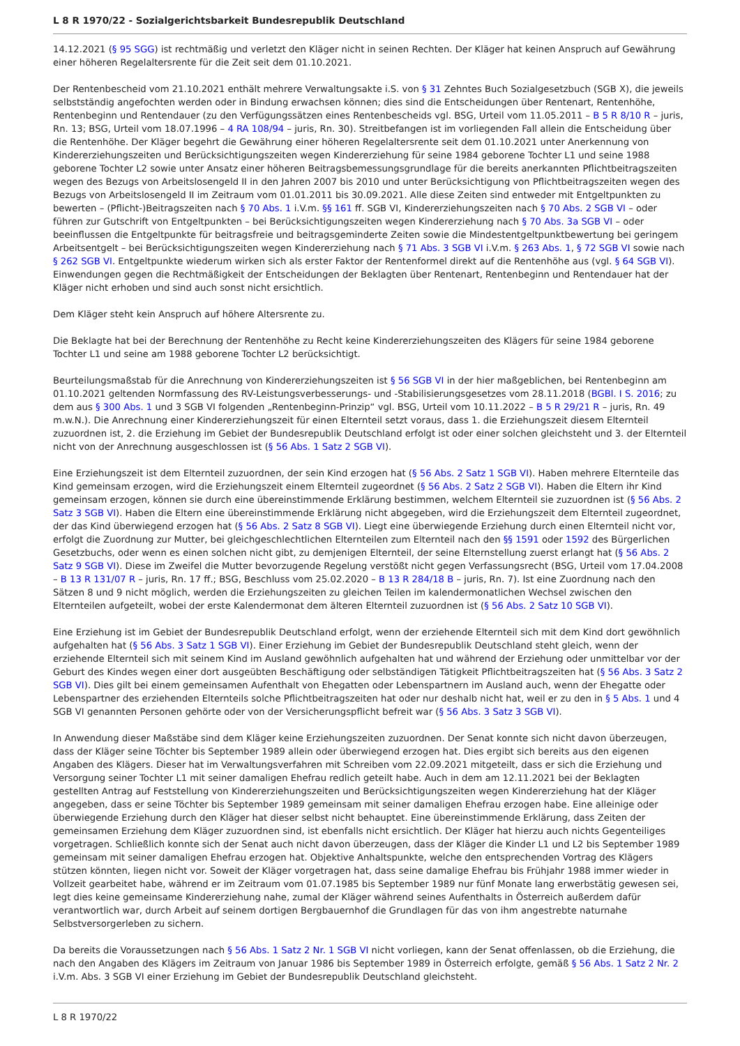L 8 R 1970/22 - Sozialgerichtsbarkeit Bundesrepublik Deutschland
14.12.2021 (§ 95 SGG) ist rechtmäßig und verletzt den Kläger nicht in seinen Rechten. Der Kläger hat keinen Anspruch auf Gewährung einer höheren Regelaltersrente für die Zeit seit dem 01.10.2021.
Der Rentenbescheid vom 21.10.2021 enthält mehrere Verwaltungsakte i.S. von § 31 Zehntes Buch Sozialgesetzbuch (SGB X), die jeweils selbstständig angefochten werden oder in Bindung erwachsen können; dies sind die Entscheidungen über Rentenart, Rentenhöhe, Rentenbeginn und Rentendauer (zu den Verfügungssätzen eines Rentenbescheids vgl. BSG, Urteil vom 11.05.2011 – B 5 R 8/10 R – juris, Rn. 13; BSG, Urteil vom 18.07.1996 – 4 RA 108/94 – juris, Rn. 30). Streitbefangen ist im vorliegenden Fall allein die Entscheidung über die Rentenhöhe. Der Kläger begehrt die Gewährung einer höheren Regelaltersrente seit dem 01.10.2021 unter Anerkennung von Kindererziehungszeiten und Berücksichtigungszeiten wegen Kindererziehung für seine 1984 geborene Tochter L1 und seine 1988 geborene Tochter L2 sowie unter Ansatz einer höheren Beitragsbemessungsgrundlage für die bereits anerkannten Pflichtbeitragszeiten wegen des Bezugs von Arbeitslosengeld II in den Jahren 2007 bis 2010 und unter Berücksichtigung von Pflichtbeitragszeiten wegen des Bezugs von Arbeitslosengeld II im Zeitraum vom 01.01.2011 bis 30.09.2021. Alle diese Zeiten sind entweder mit Entgeltpunkten zu bewerten – (Pflicht-)Beitragszeiten nach § 70 Abs. 1 i.V.m. §§ 161 ff. SGB VI, Kindererziehungszeiten nach § 70 Abs. 2 SGB VI – oder führen zur Gutschrift von Entgeltpunkten – bei Berücksichtigungszeiten wegen Kindererziehung nach § 70 Abs. 3a SGB VI – oder beeinflussen die Entgeltpunkte für beitragsfreie und beitragsgeminderte Zeiten sowie die Mindestentgeltpunktbewertung bei geringem Arbeitsentgelt – bei Berücksichtigungszeiten wegen Kindererziehung nach § 71 Abs. 3 SGB VI i.V.m. § 263 Abs. 1, § 72 SGB VI sowie nach § 262 SGB VI. Entgeltpunkte wiederum wirken sich als erster Faktor der Rentenformel direkt auf die Rentenhöhe aus (vgl. § 64 SGB VI). Einwendungen gegen die Rechtmäßigkeit der Entscheidungen der Beklagten über Rentenart, Rentenbeginn und Rentendauer hat der Kläger nicht erhoben und sind auch sonst nicht ersichtlich.
Dem Kläger steht kein Anspruch auf höhere Altersrente zu.
Die Beklagte hat bei der Berechnung der Rentenhöhe zu Recht keine Kindererziehungszeiten des Klägers für seine 1984 geborene Tochter L1 und seine am 1988 geborene Tochter L2 berücksichtigt.
Beurteilungsmaßstab für die Anrechnung von Kindererziehungszeiten ist § 56 SGB VI in der hier maßgeblichen, bei Rentenbeginn am 01.10.2021 geltenden Normfassung des RV-Leistungsverbesserungs- und -Stabilisierungsgesetzes vom 28.11.2018 (BGBl. I S. 2016; zu dem aus § 300 Abs. 1 und 3 SGB VI folgenden „Rentenbeginn-Prinzip“ vgl. BSG, Urteil vom 10.11.2022 – B 5 R 29/21 R – juris, Rn. 49 m.w.N.). Die Anrechnung einer Kindererziehungszeit für einen Elternteil setzt voraus, dass 1. die Erziehungszeit diesem Elternteil zuzuordnen ist, 2. die Erziehung im Gebiet der Bundesrepublik Deutschland erfolgt ist oder einer solchen gleichsteht und 3. der Elternteil nicht von der Anrechnung ausgeschlossen ist (§ 56 Abs. 1 Satz 2 SGB VI).
Eine Erziehungszeit ist dem Elternteil zuzuordnen, der sein Kind erzogen hat (§ 56 Abs. 2 Satz 1 SGB VI). Haben mehrere Elternteile das Kind gemeinsam erzogen, wird die Erziehungszeit einem Elternteil zugeordnet (§ 56 Abs. 2 Satz 2 SGB VI). Haben die Eltern ihr Kind gemeinsam erzogen, können sie durch eine übereinstimmende Erklärung bestimmen, welchem Elternteil sie zuzuordnen ist (§ 56 Abs. 2 Satz 3 SGB VI). Haben die Eltern eine übereinstimmende Erklärung nicht abgegeben, wird die Erziehungszeit dem Elternteil zugeordnet, der das Kind überwiegend erzogen hat (§ 56 Abs. 2 Satz 8 SGB VI). Liegt eine überwiegende Erziehung durch einen Elternteil nicht vor, erfolgt die Zuordnung zur Mutter, bei gleichgeschlechtlichen Elternteilen zum Elternteil nach den §§ 1591 oder 1592 des Bürgerlichen Gesetzbuchs, oder wenn es einen solchen nicht gibt, zu demjenigen Elternteil, der seine Elternstellung zuerst erlangt hat (§ 56 Abs. 2 Satz 9 SGB VI). Diese im Zweifel die Mutter bevorzugende Regelung verstößt nicht gegen Verfassungsrecht (BSG, Urteil vom 17.04.2008 – B 13 R 131/07 R – juris, Rn. 17 ff.; BSG, Beschluss vom 25.02.2020 – B 13 R 284/18 B – juris, Rn. 7). Ist eine Zuordnung nach den Sätzen 8 und 9 nicht möglich, werden die Erziehungszeiten zu gleichen Teilen im kalendermonatlichen Wechsel zwischen den Elternteilen aufgeteilt, wobei der erste Kalendermonat dem älteren Elternteil zuzuordnen ist (§ 56 Abs. 2 Satz 10 SGB VI).
Eine Erziehung ist im Gebiet der Bundesrepublik Deutschland erfolgt, wenn der erziehende Elternteil sich mit dem Kind dort gewöhnlich aufgehalten hat (§ 56 Abs. 3 Satz 1 SGB VI). Einer Erziehung im Gebiet der Bundesrepublik Deutschland steht gleich, wenn der erziehende Elternteil sich mit seinem Kind im Ausland gewöhnlich aufgehalten hat und während der Erziehung oder unmittelbar vor der Geburt des Kindes wegen einer dort ausgeübten Beschäftigung oder selbständigen Tätigkeit Pflichtbeitragszeiten hat (§ 56 Abs. 3 Satz 2 SGB VI). Dies gilt bei einem gemeinsamen Aufenthalt von Ehegatten oder Lebenspartnern im Ausland auch, wenn der Ehegatte oder Lebenspartner des erziehenden Elternteils solche Pflichtbeitragszeiten hat oder nur deshalb nicht hat, weil er zu den in § 5 Abs. 1 und 4 SGB VI genannten Personen gehörte oder von der Versicherungspflicht befreit war (§ 56 Abs. 3 Satz 3 SGB VI).
In Anwendung dieser Maßstäbe sind dem Kläger keine Erziehungszeiten zuzuordnen. Der Senat konnte sich nicht davon überzeugen, dass der Kläger seine Töchter bis September 1989 allein oder überwiegend erzogen hat. Dies ergibt sich bereits aus den eigenen Angaben des Klägers. Dieser hat im Verwaltungsverfahren mit Schreiben vom 22.09.2021 mitgeteilt, dass er sich die Erziehung und Versorgung seiner Tochter L1 mit seiner damaligen Ehefrau redlich geteilt habe. Auch in dem am 12.11.2021 bei der Beklagten gestellten Antrag auf Feststellung von Kindererziehungszeiten und Berücksichtigungszeiten wegen Kindererziehung hat der Kläger angegeben, dass er seine Töchter bis September 1989 gemeinsam mit seiner damaligen Ehefrau erzogen habe. Eine alleinige oder überwiegende Erziehung durch den Kläger hat dieser selbst nicht behauptet. Eine übereinstimmende Erklärung, dass Zeiten der gemeinsamen Erziehung dem Kläger zuzuordnen sind, ist ebenfalls nicht ersichtlich. Der Kläger hat hierzu auch nichts Gegenteiliges vorgetragen. Schließlich konnte sich der Senat auch nicht davon überzeugen, dass der Kläger die Kinder L1 und L2 bis September 1989 gemeinsam mit seiner damaligen Ehefrau erzogen hat. Objektive Anhaltspunkte, welche den entsprechenden Vortrag des Klägers stützen könnten, liegen nicht vor. Soweit der Kläger vorgetragen hat, dass seine damalige Ehefrau bis Frühjahr 1988 immer wieder in Vollzeit gearbeitet habe, während er im Zeitraum vom 01.07.1985 bis September 1989 nur fünf Monate lang erwerbstätig gewesen sei, legt dies keine gemeinsame Kindererziehung nahe, zumal der Kläger während seines Aufenthalts in Österreich außerdem dafür verantwortlich war, durch Arbeit auf seinem dortigen Bergbauernhof die Grundlagen für das von ihm angestrebte naturnahe Selbstversorgerleben zu sichern.
Da bereits die Voraussetzungen nach § 56 Abs. 1 Satz 2 Nr. 1 SGB VI nicht vorliegen, kann der Senat offenlassen, ob die Erziehung, die nach den Angaben des Klägers im Zeitraum von Januar 1986 bis September 1989 in Österreich erfolgte, gemäß § 56 Abs. 1 Satz 2 Nr. 2 i.V.m. Abs. 3 SGB VI einer Erziehung im Gebiet der Bundesrepublik Deutschland gleichsteht.
L 8 R 1970/22